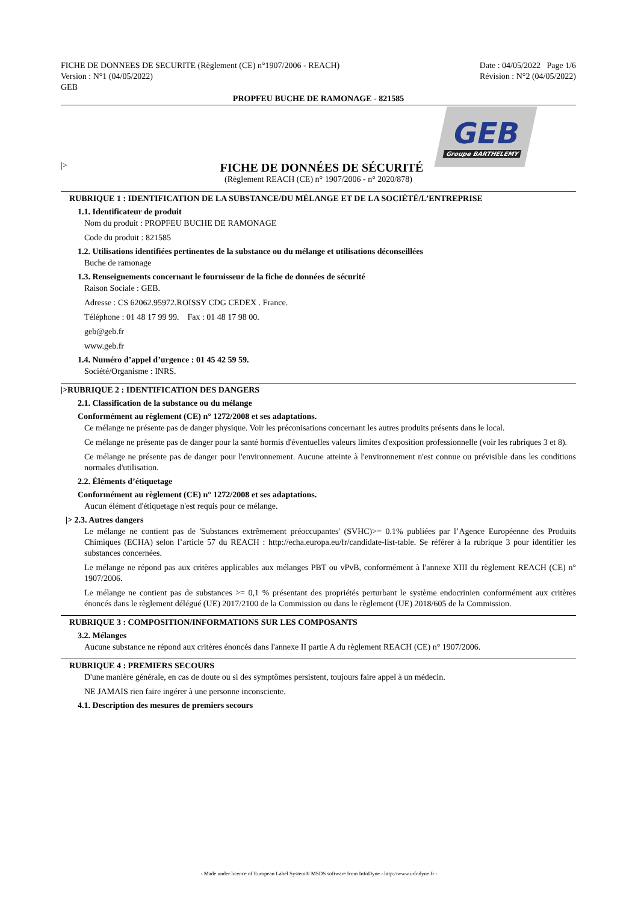FICHE DE DONNEES DE SECURITE (Règlement (CE) n°1907/2006 - REACH)
Version : N°1 (04/05/2022)
GEB
Date : 04/05/2022 Page 1/6
Révision : N°2 (04/05/2022)
PROPFEU BUCHE DE RAMONAGE - 821585
GEB
Groupe BARTHELEMY
|>
FICHE DE DONNÉES DE SÉCURITÉ
(Règlement REACH (CE) n° 1907/2006 - n° 2020/878)
RUBRIQUE 1 : IDENTIFICATION DE LA SUBSTANCE/DU MÉLANGE ET DE LA SOCIÉTÉ/L’ENTREPRISE
1.1. Identificateur de produit
Nom du produit : PROPFEU BUCHE DE RAMONAGE
Code du produit : 821585
1.2. Utilisations identifiées pertinentes de la substance ou du mélange et utilisations déconseillées
Buche de ramonage
1.3. Renseignements concernant le fournisseur de la fiche de données de sécurité
Raison Sociale : GEB.
Adresse : CS 62062.95972.ROISSY CDG CEDEX . France.
Téléphone : 01 48 17 99 99. Fax : 01 48 17 98 00.
geb@geb.fr
www.geb.fr
1.4. Numéro d’appel d’urgence : 01 45 42 59 59.
Société/Organisme : INRS.
|>RUBRIQUE 2 : IDENTIFICATION DES DANGERS
2.1. Classification de la substance ou du mélange
Conformément au règlement (CE) n° 1272/2008 et ses adaptations.
Ce mélange ne présente pas de danger physique. Voir les préconisations concernant les autres produits présents dans le local.
Ce mélange ne présente pas de danger pour la santé hormis d'éventuelles valeurs limites d'exposition professionnelle (voir les rubriques 3 et 8).
Ce mélange ne présente pas de danger pour l'environnement. Aucune atteinte à l'environnement n'est connue ou prévisible dans les conditions normales d'utilisation.
2.2. Éléments d’étiquetage
Conformément au règlement (CE) n° 1272/2008 et ses adaptations.
Aucun élément d'étiquetage n'est requis pour ce mélange.
|> 2.3. Autres dangers
Le mélange ne contient pas de 'Substances extrêmement préoccupantes' (SVHC)>= 0.1% publiées par l’Agence Européenne des Produits Chimiques (ECHA) selon l’article 57 du REACH : http://echa.europa.eu/fr/candidate-list-table. Se référer à la rubrique 3 pour identifier les substances concernées.
Le mélange ne répond pas aux critères applicables aux mélanges PBT ou vPvB, conformément à l'annexe XIII du règlement REACH (CE) n° 1907/2006.
Le mélange ne contient pas de substances >= 0,1 % présentant des propriétés perturbant le système endocrinien conformément aux critères énoncés dans le règlement délégué (UE) 2017/2100 de la Commission ou dans le règlement (UE) 2018/605 de la Commission.
RUBRIQUE 3 : COMPOSITION/INFORMATIONS SUR LES COMPOSANTS
3.2. Mélanges
Aucune substance ne répond aux critères énoncés dans l'annexe II partie A du règlement REACH (CE) n° 1907/2006.
RUBRIQUE 4 : PREMIERS SECOURS
D'une manière générale, en cas de doute ou si des symptômes persistent, toujours faire appel à un médecin.
NE JAMAIS rien faire ingérer à une personne inconsciente.
4.1. Description des mesures de premiers secours
- Made under licence of European Label System® MSDS software from InfoDyne - http://www.infodyne.fr -